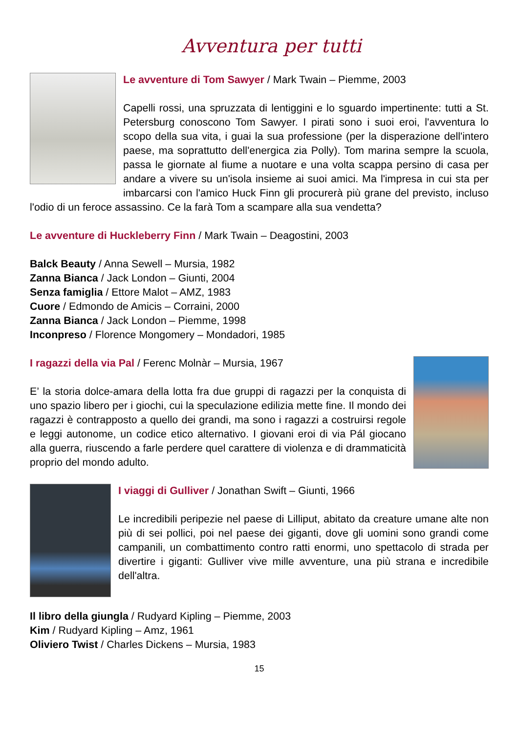Avventura per tutti
Le avventure di Tom Sawyer / Mark Twain – Piemme, 2003
Capelli rossi, una spruzzata di lentiggini e lo sguardo impertinente: tutti a St. Petersburg conoscono Tom Sawyer. I pirati sono i suoi eroi, l'avventura lo scopo della sua vita, i guai la sua professione (per la disperazione dell'intero paese, ma soprattutto dell'energica zia Polly). Tom marina sempre la scuola, passa le giornate al fiume a nuotare e una volta scappa persino di casa per andare a vivere su un'isola insieme ai suoi amici. Ma l'impresa in cui sta per imbarcarsi con l'amico Huck Finn gli procurerà più grane del previsto, incluso l'odio di un feroce assassino. Ce la farà Tom a scampare alla sua vendetta?
Le avventure di Huckleberry Finn / Mark Twain – Deagostini, 2003
Balck Beauty / Anna Sewell – Mursia, 1982
Zanna Bianca / Jack London – Giunti, 2004
Senza famiglia / Ettore Malot – AMZ, 1983
Cuore / Edmondo de Amicis – Corraini, 2000
Zanna Bianca / Jack London – Piemme, 1998
Inconpreso / Florence Mongomery – Mondadori, 1985
I ragazzi della via Pal / Ferenc Molnàr – Mursia, 1967
E’ la storia dolce-amara della lotta fra due gruppi di ragazzi per la conquista di uno spazio libero per i giochi, cui la speculazione edilizia mette fine. Il mondo dei ragazzi è contrapposto a quello dei grandi, ma sono i ragazzi a costruirsi regole e leggi autonome, un codice etico alternativo. I giovani eroi di via Pál giocano alla guerra, riuscendo a farle perdere quel carattere di violenza e di drammaticità proprio del mondo adulto.
I viaggi di Gulliver / Jonathan Swift – Giunti, 1966
Le incredibili peripezie nel paese di Lilliput, abitato da creature umane alte non più di sei pollici, poi nel paese dei giganti, dove gli uomini sono grandi come campanili, un combattimento contro ratti enormi, uno spettacolo di strada per divertire i giganti: Gulliver vive mille avventure, una più strana e incredibile dell'altra.
Il libro della giungla / Rudyard Kipling – Piemme, 2003
Kim / Rudyard Kipling – Amz, 1961
Oliviero Twist / Charles Dickens – Mursia, 1983
15